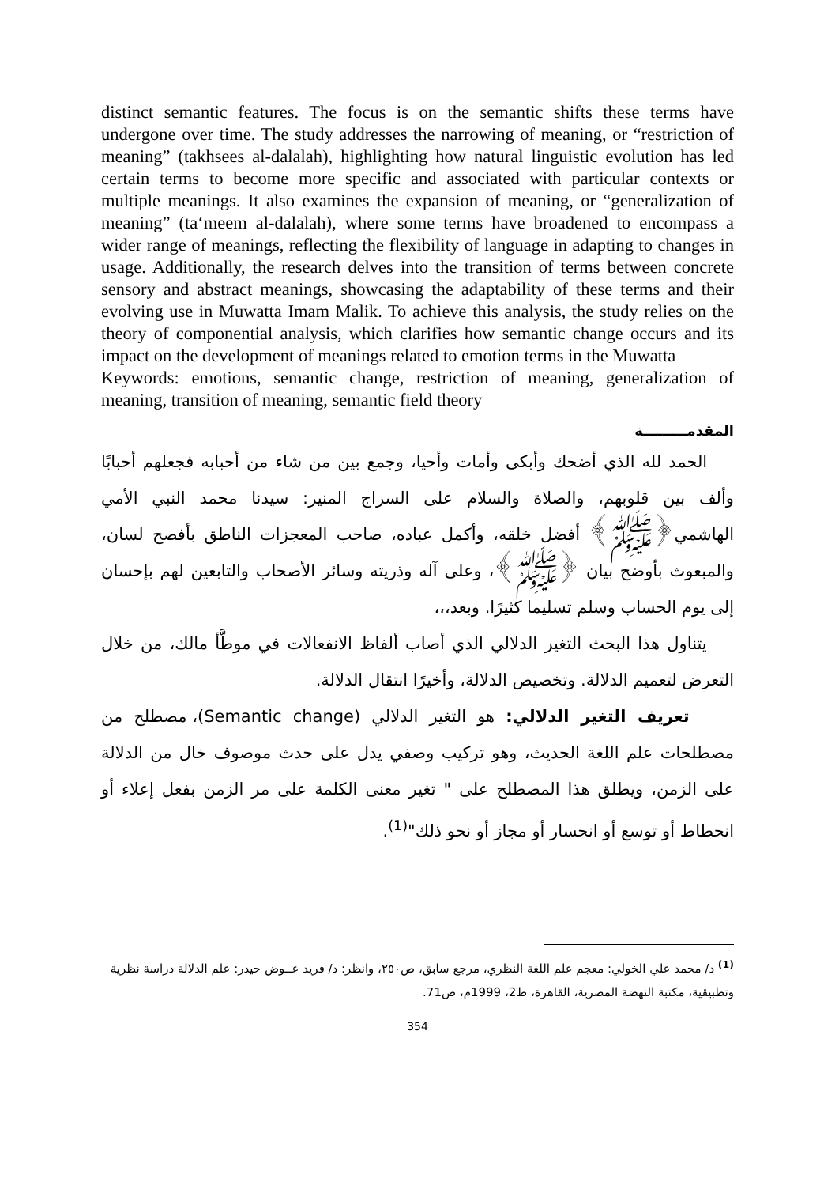distinct semantic features. The focus is on the semantic shifts these terms have undergone over time. The study addresses the narrowing of meaning, or “restriction of meaning” (takhsees al-dalalah), highlighting how natural linguistic evolution has led certain terms to become more specific and associated with particular contexts or multiple meanings. It also examines the expansion of meaning, or “generalization of meaning” (ta‘meem al-dalalah), where some terms have broadened to encompass a wider range of meanings, reflecting the flexibility of language in adapting to changes in usage. Additionally, the research delves into the transition of terms between concrete sensory and abstract meanings, showcasing the adaptability of these terms and their evolving use in Muwatta Imam Malik. To achieve this analysis, the study relies on the theory of componential analysis, which clarifies how semantic change occurs and its impact on the development of meanings related to emotion terms in the Muwatta
Keywords: emotions, semantic change, restriction of meaning, generalization of meaning, transition of meaning, semantic field theory
المقدمـــــــــة
الحمد لله الذي أضحك وأبكى وأمات وأحيا، وجمع بين من شاء من أحبابه فجعلهم أحبابًا وألف بين قلوبهم، والصلاة والسلام على السراج المنير: سيدنا محمد النبي الأمي الهاشمي﴿ﷺ﴾ أفضل خلقه، وأكمل عباده، صاحب المعجزات الناطق بأفصح لسان، والمبعوث بأوضح بيان ﴿ﷺ﴾، وعلى آله وذريته وسائر الأصحاب والتابعين لهم بإحسان إلى يوم الحساب وسلم تسليما كثيرًا. وبعد،،،
يتناول هذا البحث التغير الدلالي الذي أصاب ألفاظ الانفعالات في موطَّأ مالك، من خلال التعرض لتعميم الدلالة. وتخصيص الدلالة، وأخيرًا انتقال الدلالة.
تعريف التغير الدلالي: هو التغير الدلالي (Semantic change)، مصطلح من مصطلحات علم اللغة الحديث، وهو تركيب وصفي يدل على حدث موصوف خال من الدلالة على الزمن، ويطلق هذا المصطلح على " تغير معنى الكلمة على مر الزمن بفعل إعلاء أو انحطاط أو توسع أو انحسار أو مجاز أو نحو ذلك"<sup>(1)</sup>.
<sup>(1)</sup> د/ محمد علي الخولي: معجم علم اللغة النظري، مرجع سابق، ص٢٥٠، وانظر: د/ فريد عــوض حيدر: علم الدلالة دراسة نظرية وتطبيقية، مكتبة النهضة المصرية، القاهرة، ط2، 1999م، ص71.
354